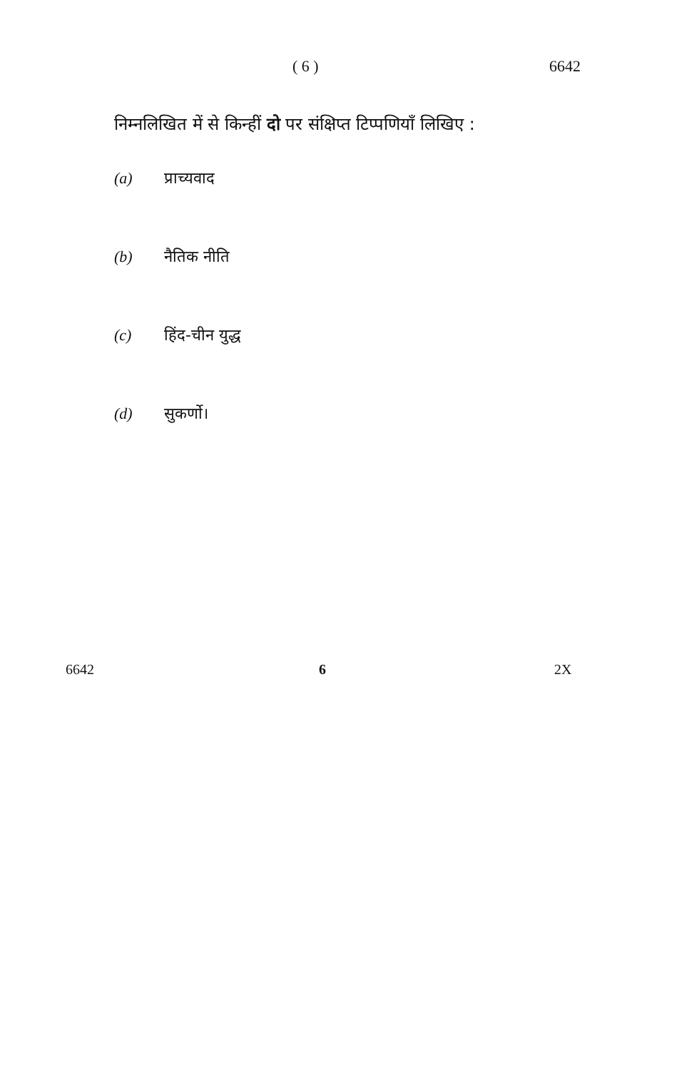( 6 ) 6642
निम्नलिखित में से किन्हीं दो पर संक्षिप्त टिप्पणियाँ लिखिए :
(a) प्राच्यवाद
(b) नैतिक नीति
(c) हिंद-चीन युद्ध
(d) सुकर्णो।
6642 6 2X